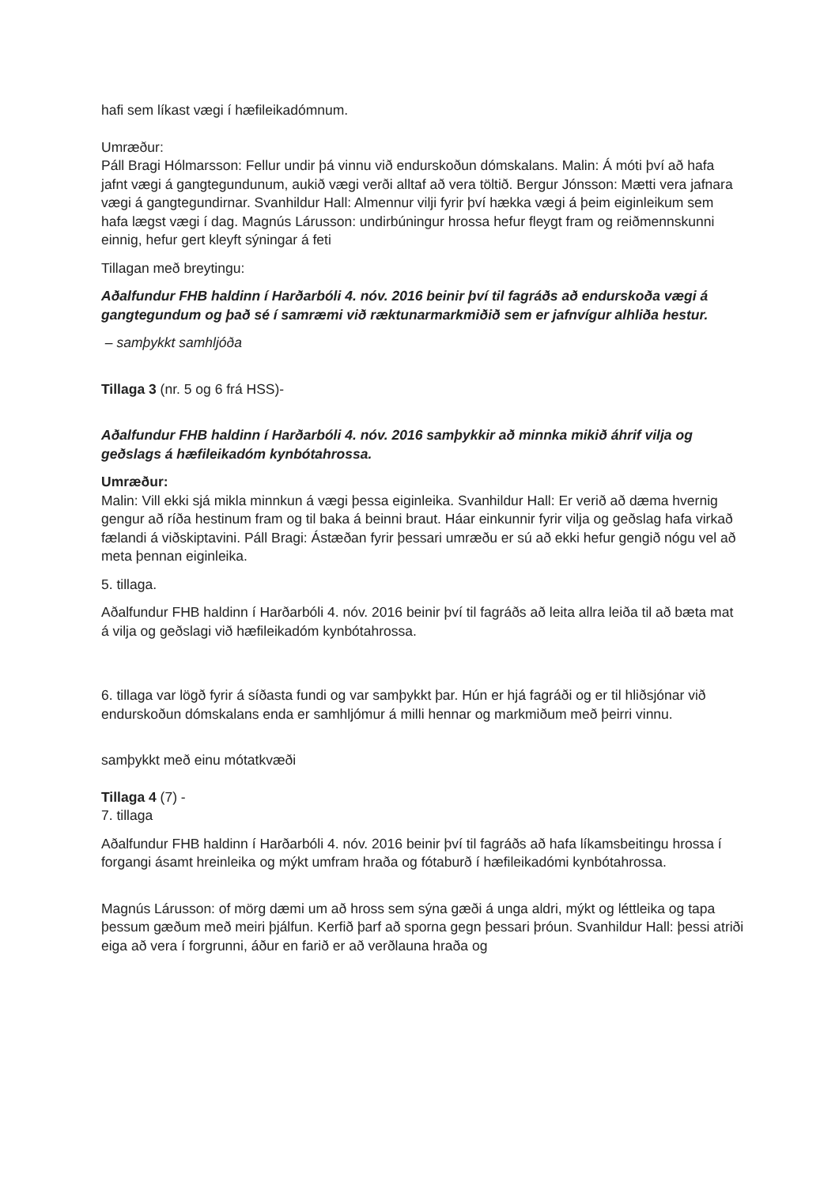hafi sem líkast vægi í hæfileikadómnum.
Umræður:
Páll Bragi Hólmarsson: Fellur undir þá vinnu við endurskoðun dómskalans. Malin: Á móti því að hafa jafnt vægi á gangtegundunum, aukið vægi verði alltaf að vera töltið. Bergur Jónsson: Mætti vera jafnara vægi á gangtegundirnar. Svanhildur Hall: Almennur vilji fyrir því hækka vægi á þeim eiginleikum sem hafa lægst vægi í dag. Magnús Lárusson: undirbúningur hrossa hefur fleygt fram og reiðmennskunni einnig, hefur gert kleyft sýningar á feti
Tillagan með breytingu:
Aðalfundur FHB haldinn í Harðarbóli 4. nóv. 2016 beinir því til fagráðs að endurskoða vægi á gangtegundum og það sé í samræmi við ræktunarmarkmiðið sem er jafnvígur alhliða hestur.
– samþykkt samhljóða
Tillaga 3 (nr. 5 og 6 frá HSS)-
Aðalfundur FHB haldinn í Harðarbóli 4. nóv. 2016 samþykkir að minnka mikið áhrif vilja og geðslags á hæfileikadóm kynbótahrossa.
Umræður:
Malin: Vill ekki sjá mikla minnkun á vægi þessa eiginleika. Svanhildur Hall: Er verið að dæma hvernig gengur að ríða hestinum fram og til baka á beinni braut. Háar einkunnir fyrir vilja og geðslag hafa virkað fælandi á viðskiptavini. Páll Bragi: Ástæðan fyrir þessari umræðu er sú að ekki hefur gengið nógu vel að meta þennan eiginleika.
5. tillaga.
Aðalfundur FHB haldinn í Harðarbóli 4. nóv. 2016 beinir því til fagráðs að leita allra leiða til að bæta mat á vilja og geðslagi við hæfileikadóm kynbótahrossa.
6. tillaga var lögð fyrir á síðasta fundi og var samþykkt þar. Hún er hjá fagráði og er til hliðsjónar við endurskoðun dómskalans enda er samhljómur á milli hennar og markmiðum með þeirri vinnu.
samþykkt með einu mótatkvæði
Tillaga 4 (7) -
7. tillaga
Aðalfundur FHB haldinn í Harðarbóli 4. nóv. 2016 beinir því til fagráðs að hafa líkamsbeitingu hrossa í forgangi ásamt hreinleika og mýkt umfram hraða og fótaburð í hæfileikadómi kynbótahrossa.
Magnús Lárusson: of mörg dæmi um að hross sem sýna gæði á unga aldri, mýkt og léttleika og tapa þessum gæðum með meiri þjálfun. Kerfið þarf að sporna gegn þessari þróun. Svanhildur Hall: þessi atriði eiga að vera í forgrunni, áður en farið er að verðlauna hraða og